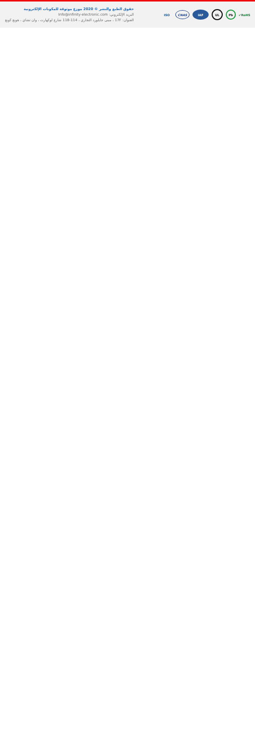حقوق الطبع والنشر © 2020 موزع موثوقة للمكونات الإلكترونية
البريد الإلكتروني: Info@infinity-electronic.com
العنوان: 17F ، مبنى جايلورد التجاري ، 114-118 شارع لوكهارت ، وان تشاي ، هونغ كونغ
ISO
CNAS
IAF
UL
Pb
✔RoHS